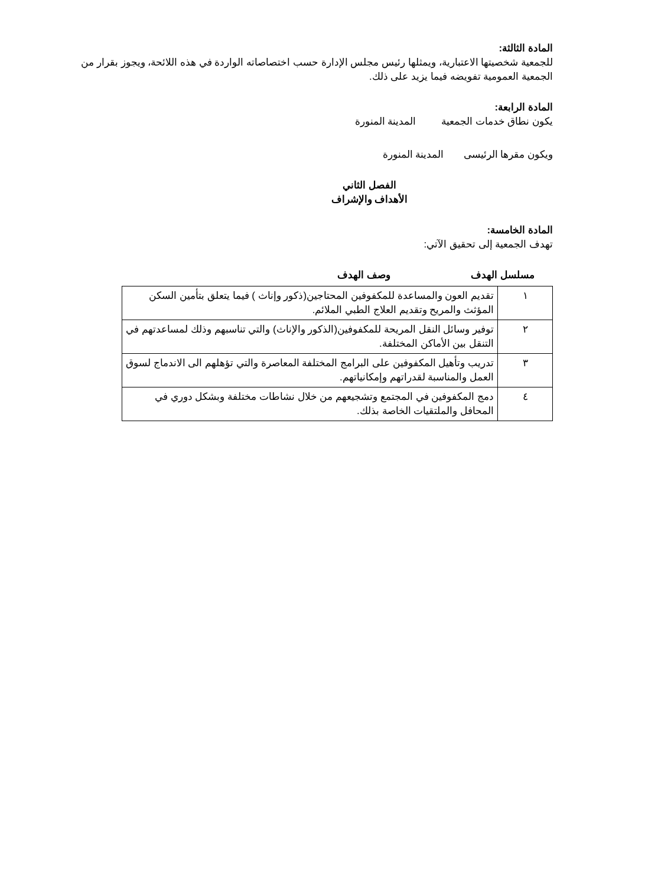المادة الثالثة:
للجمعية شخصيتها الاعتبارية، ويمثلها رئيس مجلس الإدارة حسب اختصاصاته الواردة في هذه اللائحة، ويجوز بقرار من الجمعية العمومية تفويضه فيما يزيد على ذلك.
المادة الرابعة:
يكون نطاق خدمات الجمعية المدينة المنورة
ويكون مقرها الرئيسى المدينة المنورة
الفصل الثاني
الأهداف والإشراف
المادة الخامسة:
تهدف الجمعية إلى تحقيق الآتي:
مسلسل الهدف وصف الهدف
| ١ | تقديم العون والمساعدة للمكفوفين المحتاجين(ذكور وإناث ) فيما يتعلق بتأمين السكن المؤثث والمريح وتقديم العلاج الطبي الملائم. |
| ٢ | توفير وسائل النقل المريحة للمكفوفين(الذكور والإناث) والتي تناسبهم وذلك لمساعدتهم في التنقل بين الأماكن المختلفة. |
| ٣ | تدريب وتأهيل المكفوفين على البرامج المختلفة المعاصرة والتي تؤهلهم الى الاندماج لسوق العمل والمناسبة لقدراتهم وإمكانياتهم. |
| ٤ | دمج المكفوفين في المجتمع وتشجيعهم من خلال نشاطات مختلفة وبشكل دوري في المحافل والملتقيات الخاصة بذلك. |